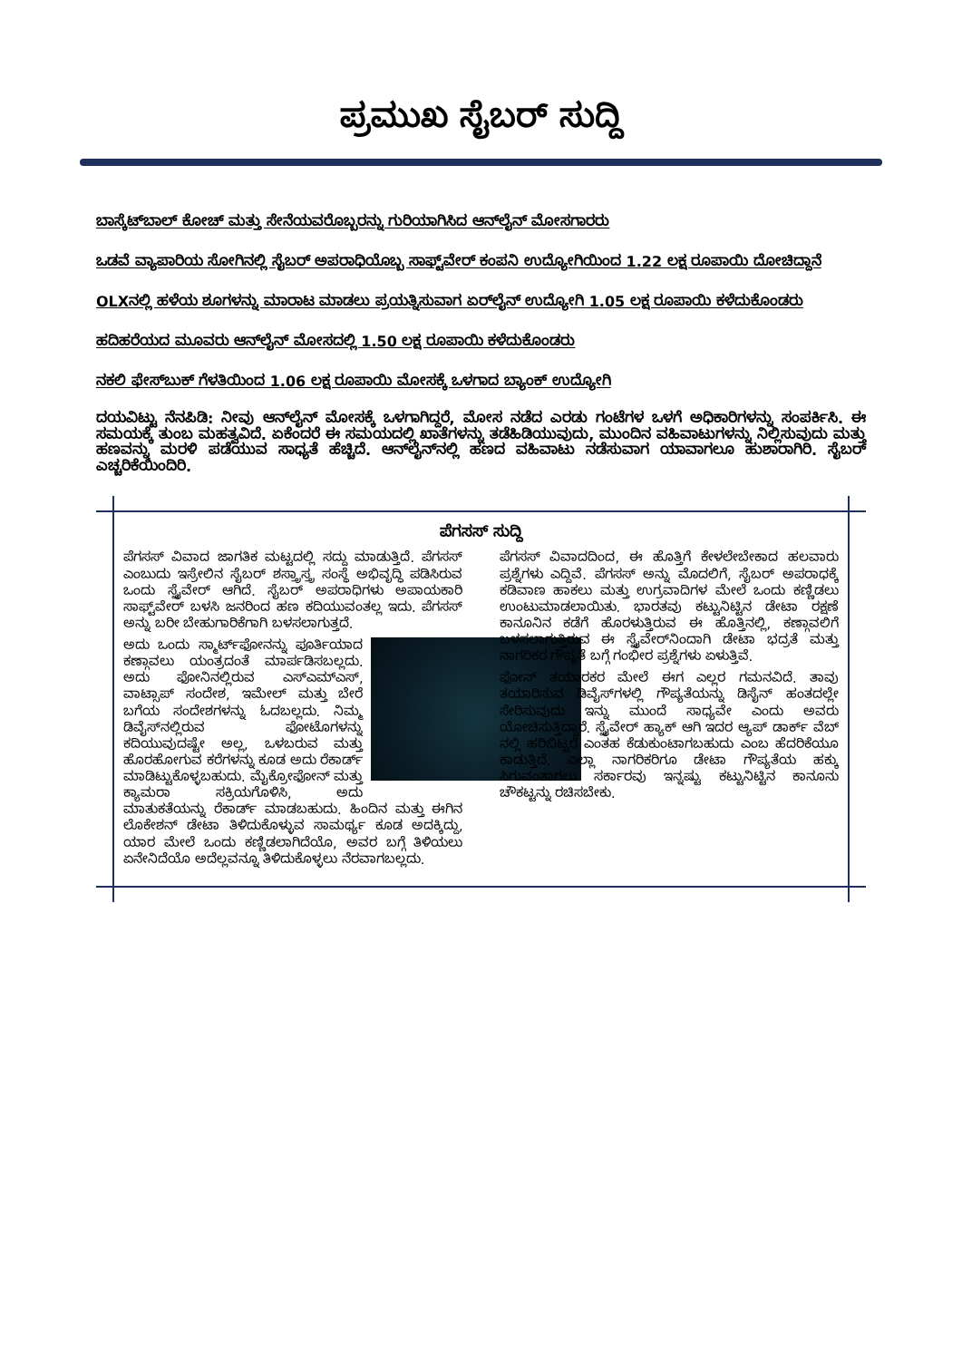ಪ್ರಮುಖ ಸೈಬರ್ ಸುದ್ದಿ
ಬಾಸ್ಕೆಟ್‌ಬಾಲ್ ಕೋಚ್ ಮತ್ತು ಸೇನೆಯವರೊಬ್ಬರನ್ನು ಗುರಿಯಾಗಿಸಿದ ಆನ್‌ಲೈನ್ ಮೋಸಗಾರರು
ಒಡವೆ ವ್ಯಾಪಾರಿಯ ಸೋಗಿನಲ್ಲಿ ಸೈಬರ್ ಅಪರಾಧಿಯೊಬ್ಬ ಸಾಫ್ಟ್‌ವೇರ್ ಕಂಪನಿ ಉದ್ಯೋಗಿಯಿಂದ 1.22 ಲಕ್ಷ ರೂಪಾಯಿ ದೋಚಿದ್ದಾನೆ
OLXನಲ್ಲಿ ಹಳೆಯ ಶೂಗಳನ್ನು ಮಾರಾಟ ಮಾಡಲು ಪ್ರಯತ್ನಿಸುವಾಗ ಏರ್‌ಲೈನ್ ಉದ್ಯೋಗಿ 1.05 ಲಕ್ಷ ರೂಪಾಯಿ ಕಳೆದುಕೊಂಡರು
ಹದಿಹರೆಯದ ಮೂವರು ಆನ್‌ಲೈನ್ ಮೋಸದಲ್ಲಿ 1.50 ಲಕ್ಷ ರೂಪಾಯಿ ಕಳೆದುಕೊಂಡರು
ನಕಲಿ ಫೇಸ್‌ಬುಕ್ ಗೆಳತಿಯಿಂದ 1.06 ಲಕ್ಷ ರೂಪಾಯಿ ಮೋಸಕ್ಕೆ ಒಳಗಾದ ಬ್ಯಾಂಕ್ ಉದ್ಯೋಗಿ
ದಯವಿಟ್ಟು ನೆನಪಿಡಿ: ನೀವು ಆನ್‌ಲೈನ್ ಮೋಸಕ್ಕೆ ಒಳಗಾಗಿದ್ದರೆ, ಮೋಸ ನಡೆದ ಎರಡು ಗಂಟೆಗಳ ಒಳಗೆ ಅಧಿಕಾರಿಗಳನ್ನು ಸಂಪರ್ಕಿಸಿ. ಈ ಸಮಯಕ್ಕೆ ತುಂಬ ಮಹತ್ವವಿದೆ. ಏಕೆಂದರೆ ಈ ಸಮಯದಲ್ಲಿ ಖಾತೆಗಳನ್ನು ತಡೆಹಿಡಿಯುವುದು, ಮುಂದಿನ ವಹಿವಾಟುಗಳನ್ನು ನಿಲ್ಲಿಸುವುದು ಮತ್ತು ಹಣವನ್ನು ಮರಳಿ ಪಡೆಯುವ ಸಾಧ್ಯತೆ ಹೆಚ್ಚಿದೆ. ಆನ್‌ಲೈನ್‌ನಲ್ಲಿ ಹಣದ ವಹಿವಾಟು ನಡೆಸುವಾಗ ಯಾವಾಗಲೂ ಹುಶಾರಾಗಿರಿ. ಸೈಬರ್ ಎಚ್ಚರಿಕೆಯಿಂದಿರಿ.
ಪೆಗಸಸ್ ಸುದ್ದಿ
ಪೆಗಸಸ್ ವಿವಾದ ಜಾಗತಿಕ ಮಟ್ಟದಲ್ಲಿ ಸದ್ದು ಮಾಡುತ್ತಿದೆ. ಪೆಗಸಸ್ ಎಂಬುದು ಇಸ್ರೇಲಿನ ಸೈಬರ್ ಶಸ್ತ್ರಾಸ್ತ್ರ ಸಂಸ್ಥೆ ಅಭಿವೃದ್ಧಿ ಪಡಿಸಿರುವ ಒಂದು ಸ್ಪೈವೇರ್ ಆಗಿದೆ. ಸೈಬರ್ ಅಪರಾಧಿಗಳು ಅಪಾಯಕಾರಿ ಸಾಫ್ಟ್‌ವೇರ್ ಬಳಸಿ ಜನರಿಂದ ಹಣ ಕದಿಯುವಂತಲ್ಲ ಇದು. ಪೆಗಸಸ್ ಅನ್ನು ಬರೀ ಬೇಹುಗಾರಿಕೆಗಾಗಿ ಬಳಸಲಾಗುತ್ತದೆ.
ಅದು ಒಂದು ಸ್ಮಾರ್ಟ್‌ಫೋನನ್ನು ಪೂರ್ತಿಯಾದ ಕಣ್ಗಾವಲು ಯಂತ್ರದಂತೆ ಮಾರ್ಪಡಿಸಬಲ್ಲದು. ಅದು ಫೋನಿನಲ್ಲಿರುವ ಎಸ್‌ಎಮ್‌ಎಸ್, ವಾಟ್ಸಾಪ್ ಸಂದೇಶ, ಇಮೇಲ್ ಮತ್ತು ಬೇರೆ ಬಗೆಯ ಸಂದೇಶಗಳನ್ನು ಓದಬಲ್ಲದು. ನಿಮ್ಮ ಡಿವೈಸ್‌ನಲ್ಲಿರುವ ಫೋಟೊಗಳನ್ನು ಕದಿಯುವುದಷ್ಟೇ ಅಲ್ಲ, ಒಳಬರುವ ಮತ್ತು ಹೊರಹೋಗುವ ಕರೆಗಳನ್ನು ಕೂಡ ಅದು ರೆಕಾರ್ಡ್ ಮಾಡಿಟ್ಟುಕೊಳ್ಳಬಹುದು. ಮೈಕ್ರೋಫೋನ್ ಮತ್ತು ಕ್ಯಾಮರಾ ಸಕ್ರಿಯಗೊಳಿಸಿ, ಅದು ಮಾತುಕತೆಯನ್ನು ರೆಕಾರ್ಡ್ ಮಾಡಬಹುದು. ಹಿಂದಿನ ಮತ್ತು ಈಗಿನ ಲೊಕೇಶನ್ ಡೇಟಾ ತಿಳಿದುಕೊಳ್ಳುವ ಸಾಮರ್ಥ್ಯ ಕೂಡ ಅದಕ್ಕಿದ್ದು, ಯಾರ ಮೇಲೆ ಒಂದು ಕಣ್ಣಿಡಲಾಗಿದೆಯೊ, ಅವರ ಬಗ್ಗೆ ತಿಳಿಯಲು ಏನೇನಿದೆಯೊ ಅದೆಲ್ಲವನ್ನೂ ತಿಳಿದುಕೊಳ್ಳಲು ನೆರವಾಗಬಲ್ಲದು.
ಪೆಗಸಸ್ ವಿವಾದದಿಂದ, ಈ ಹೊತ್ತಿಗೆ ಕೇಳಲೇಬೇಕಾದ ಹಲವಾರು ಪ್ರಶ್ನೆಗಳು ಎದ್ದಿವೆ. ಪೆಗಸಸ್ ಅನ್ನು ಮೊದಲಿಗೆ, ಸೈಬರ್ ಅಪರಾಧಕ್ಕೆ ಕಡಿವಾಣ ಹಾಕಲು ಮತ್ತು ಉಗ್ರವಾದಿಗಳ ಮೇಲೆ ಒಂದು ಕಣ್ಣಿಡಲು ಉಂಟುಮಾಡಲಾಯಿತು. ಭಾರತವು ಕಟ್ಟುನಿಟ್ಟಿನ ಡೇಟಾ ರಕ್ಷಣೆ ಕಾನೂನಿನ ಕಡೆಗೆ ಹೊರಳುತ್ತಿರುವ ಈ ಹೊತ್ತಿನಲ್ಲಿ, ಕಣ್ಗಾವಲಿಗೆ ಬಳಸಲಾಗುತ್ತಿರುವ ಈ ಸ್ಪೈವೇರ್‌ನಿಂದಾಗಿ ಡೇಟಾ ಭದ್ರತೆ ಮತ್ತು ನಾಗರಿಕರ ಗೌಪ್ಯತೆ ಬಗ್ಗೆ ಗಂಭೀರ ಪ್ರಶ್ನೆಗಳು ಏಳುತ್ತಿವೆ.
ಫೋನ್ ತಯಾರಕರ ಮೇಲೆ ಈಗ ಎಲ್ಲರ ಗಮನವಿದೆ. ತಾವು ತಯಾರಿಸುವ ಡಿವೈಸ್‌ಗಳಲ್ಲಿ ಗೌಪ್ಯತೆಯನ್ನು ಡಿಸೈನ್ ಹಂತದಲ್ಲೇ ಸೇರಿಸುವುದು ಇನ್ನು ಮುಂದೆ ಸಾಧ್ಯವೇ ಎಂದು ಅವರು ಯೋಚಿಸುತ್ತಿದ್ದಾರೆ. ಸ್ಪೈವೇರ್ ಹ್ಯಾಕ್ ಆಗಿ ಇದರ ಆ್ಯಪ್ ಡಾರ್ಕ್ ವೆಬ್ ನಲ್ಲಿ ಹರಿಬಿಟ್ಟರೆ ಎಂತಹ ಕೆಡುಕುಂಟಾಗಬಹುದು ಎಂಬ ಹೆದರಿಕೆಯೂ ಕಾಡುತ್ತಿದೆ. ಎಲ್ಲಾ ನಾಗರಿಕರಿಗೂ ಡೇಟಾ ಗೌಪ್ಯತೆಯ ಹಕ್ಕು ಸಿಗುವಂತಾಗಲು ಸರ್ಕಾರವು ಇನ್ನಷ್ಟು ಕಟ್ಟುನಿಟ್ಟಿನ ಕಾನೂನು ಚೌಕಟ್ಟನ್ನು ರಚಿಸಬೇಕು.